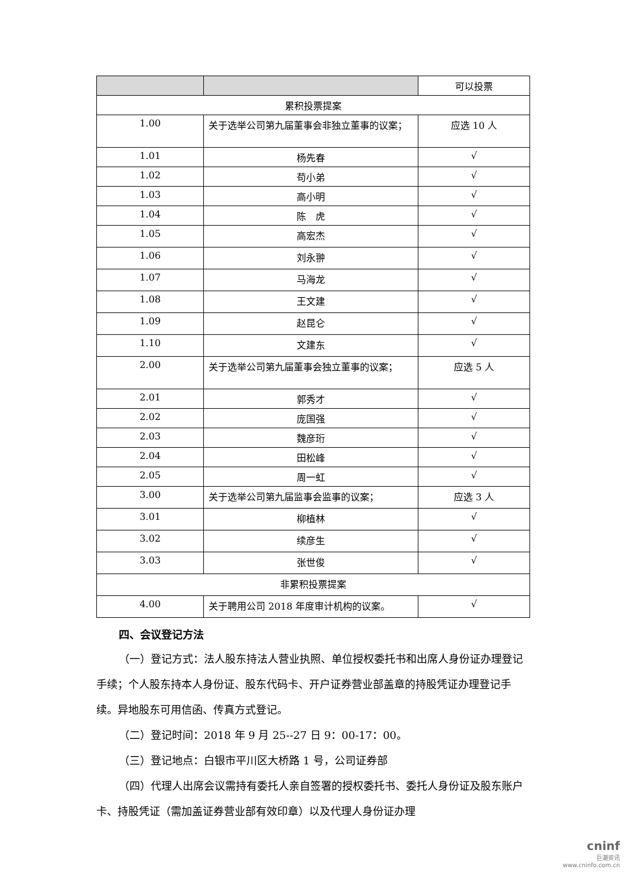| | | 可以投票 |
| --- | --- | --- |
| 累积投票提案 | | |
| 1.00 | 关于选举公司第九届董事会非独立董事的议案； | 应选 10 人 |
| 1.01 | 杨先春 | √ |
| 1.02 | 苟小弟 | √ |
| 1.03 | 高小明 | √ |
| 1.04 | 陈 虎 | √ |
| 1.05 | 高宏杰 | √ |
| 1.06 | 刘永翀 | √ |
| 1.07 | 马海龙 | √ |
| 1.08 | 王文建 | √ |
| 1.09 | 赵昆仑 | √ |
| 1.10 | 文建东 | √ |
| 2.00 | 关于选举公司第九届董事会独立董事的议案； | 应选 5 人 |
| 2.01 | 郭秀才 | √ |
| 2.02 | 庞国强 | √ |
| 2.03 | 魏彦珩 | √ |
| 2.04 | 田松峰 | √ |
| 2.05 | 周一虹 | √ |
| 3.00 | 关于选举公司第九届监事会监事的议案； | 应选 3 人 |
| 3.01 | 柳植林 | √ |
| 3.02 | 续彦生 | √ |
| 3.03 | 张世俊 | √ |
| 非累积投票提案 | | |
| 4.00 | 关于聘用公司 2018 年度审计机构的议案。 | √ |
四、会议登记方法
（一）登记方式：法人股东持法人营业执照、单位授权委托书和出席人身份证办理登记手续；个人股东持本人身份证、股东代码卡、开户证券营业部盖章的持股凭证办理登记手续。异地股东可用信函、传真方式登记。
（二）登记时间：2018 年 9 月 25--27 日 9：00-17：00。
（三）登记地点：白银市平川区大桥路 1 号，公司证券部
（四）代理人出席会议需持有委托人亲自签署的授权委托书、委托人身份证及股东账户卡、持股凭证（需加盖证券营业部有效印章）以及代理人身份证办理
cninf
巨潮资讯
www.cninfo.com.cn